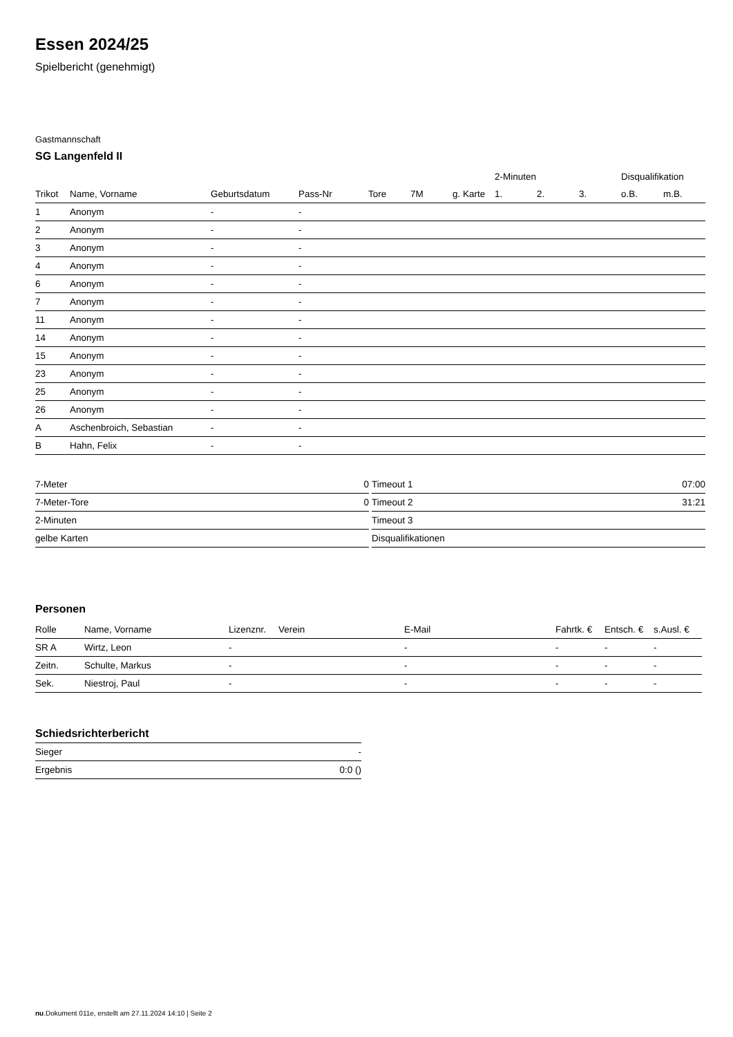Essen 2024/25
Spielbericht (genehmigt)
Gastmannschaft
SG Langenfeld II
| | | | | | | | 2-Minuten | | | Disqualifikation | |
| --- | --- | --- | --- | --- | --- | --- | --- | --- | --- | --- | --- |
| Trikot | Name, Vorname | Geburtsdatum | Pass-Nr | Tore | 7M | g. Karte | 1. | 2. | 3. | o.B. | m.B. |
| 1 | Anonym | - | - | | | | | | | | |
| 2 | Anonym | - | - | | | | | | | | |
| 3 | Anonym | - | - | | | | | | | | |
| 4 | Anonym | - | - | | | | | | | | |
| 6 | Anonym | - | - | | | | | | | | |
| 7 | Anonym | - | - | | | | | | | | |
| 11 | Anonym | - | - | | | | | | | | |
| 14 | Anonym | - | - | | | | | | | | |
| 15 | Anonym | - | - | | | | | | | | |
| 23 | Anonym | - | - | | | | | | | | |
| 25 | Anonym | - | - | | | | | | | | |
| 26 | Anonym | - | - | | | | | | | | |
| A | Aschenbroich, Sebastian | - | - | | | | | | | | |
| B | Hahn, Felix | - | - | | | | | | | | |
| 7-Meter | 0 |
| 7-Meter-Tore | 0 |
| 2-Minuten | |
| gelbe Karten | |
| Timeout 1 | 07:00 |
| Timeout 2 | 31:21 |
| Timeout 3 | |
| Disqualifikationen | |
Personen
| Rolle | Name, Vorname | Lizenznr. | Verein | E-Mail | Fahrtk. € | Entsch. € | s.Ausl. € |
| --- | --- | --- | --- | --- | --- | --- | --- |
| SR A | Wirtz, Leon | - | | - | - | - | - |
| Zeitn. | Schulte, Markus | - | | - | - | - | - |
| Sek. | Niestroj, Paul | - | | - | - | - | - |
Schiedsrichterbericht
| Sieger | - |
| Ergebnis | 0:0 () |
nu.Dokument 011e, erstellt am 27.11.2024 14:10 | Seite 2